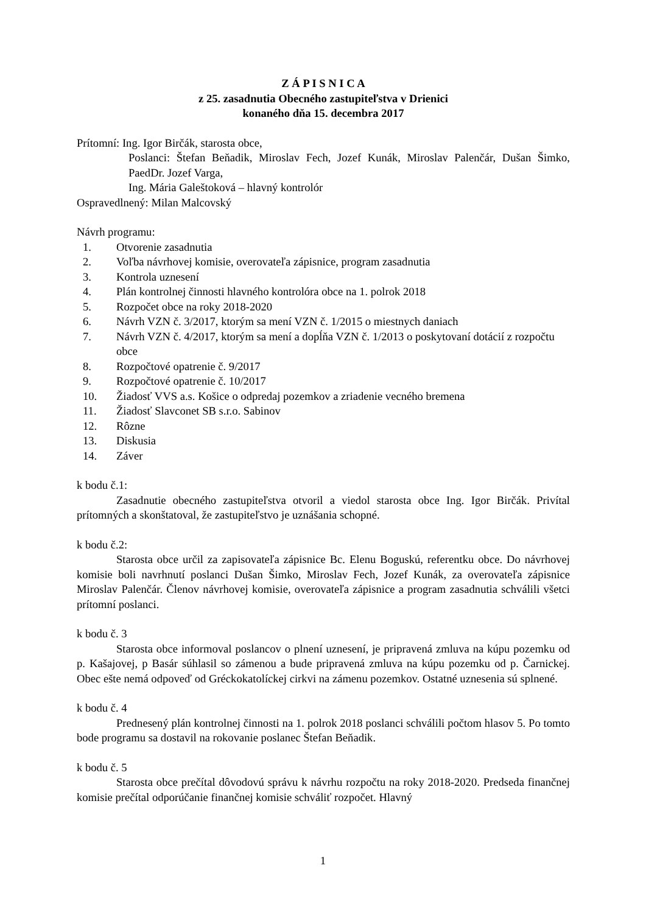Z Á P I S N I C A
z 25. zasadnutia Obecného zastupiteľstva v Drienici
konaného dňa 15. decembra 2017
Prítomní: Ing. Igor Birčák, starosta obce,
Poslanci: Štefan Beňadik, Miroslav Fech, Jozef Kunák, Miroslav Palenčár, Dušan Šimko, PaedDr. Jozef Varga,
Ing. Mária Galeštoková – hlavný kontrolór
Ospravedlnený: Milan Malcovský
Návrh programu:
1. Otvorenie zasadnutia
2. Voľba návrhovej komisie, overovateľa zápisnice, program zasadnutia
3. Kontrola uznesení
4. Plán kontrolnej činnosti hlavného kontrolóra obce na 1. polrok 2018
5. Rozpočet obce na roky 2018-2020
6. Návrh VZN č. 3/2017, ktorým sa mení VZN č. 1/2015 o miestnych daniach
7. Návrh VZN č. 4/2017, ktorým sa mení a dopĺňa VZN č. 1/2013 o poskytovaní dotácií z rozpočtu obce
8. Rozpočtové opatrenie č. 9/2017
9. Rozpočtové opatrenie č. 10/2017
10. Žiadosť VVS a.s. Košice o odpredaj pozemkov a zriadenie vecného bremena
11. Žiadosť Slavconet SB s.r.o. Sabinov
12. Rôzne
13. Diskusia
14. Záver
k bodu č.1:
Zasadnutie obecného zastupiteľstva otvoril a viedol starosta obce Ing. Igor Birčák. Privítal prítomných a skonštatoval, že zastupiteľstvo je uznášania schopné.
k bodu č.2:
Starosta obce určil za zapisovateľa zápisnice Bc. Elenu Boguskú, referentku obce. Do návrhovej komisie boli navrhnutí poslanci Dušan Šimko, Miroslav Fech, Jozef Kunák, za overovateľa zápisnice Miroslav Palenčár. Členov návrhovej komisie, overovateľa zápisnice a program zasadnutia schválili všetci prítomní poslanci.
k bodu č. 3
Starosta obce informoval poslancov o plnení uznesení, je pripravená zmluva na kúpu pozemku od p. Kašajovej, p Basár súhlasil so zámenou a bude pripravená zmluva na kúpu pozemku od p. Čarnickej. Obec ešte nemá odpoveď od Gréckokatolíckej cirkvi na zámenu pozemkov. Ostatné uznesenia sú splnené.
k bodu č. 4
Prednesený plán kontrolnej činnosti na 1. polrok 2018 poslanci schválili počtom hlasov 5. Po tomto bode programu sa dostavil na rokovanie poslanec Štefan Beňadik.
k bodu č. 5
Starosta obce prečítal dôvodovú správu k návrhu rozpočtu na roky 2018-2020. Predseda finančnej komisie prečítal odporúčanie finančnej komisie schváliť rozpočet. Hlavný
1